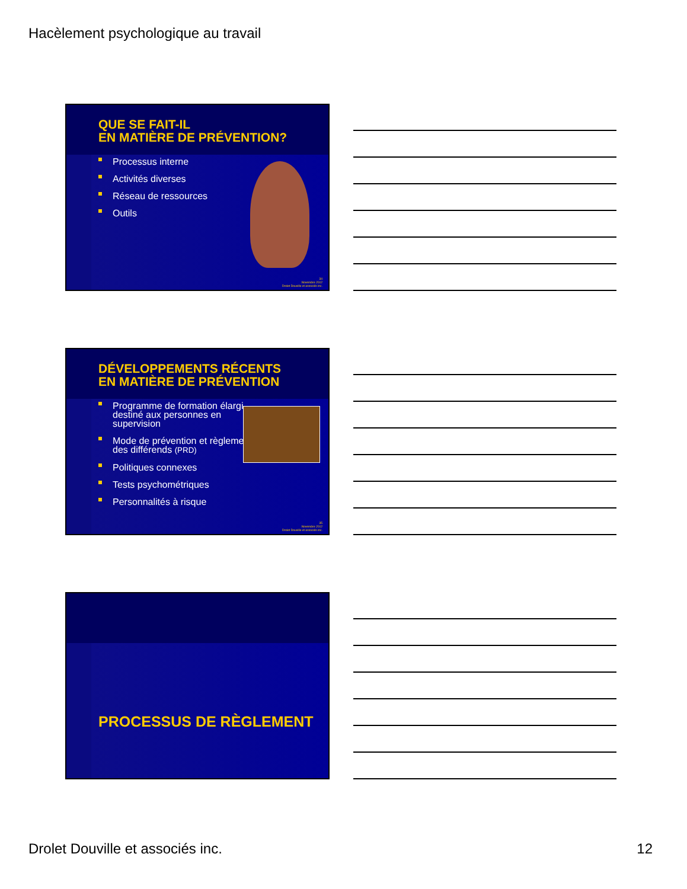Hacèlement psychologique au travail
QUE SE FAIT-IL
EN MATIÈRE DE PRÉVENTION?
Processus interne
Activités diverses
Réseau de ressources
Outils
34
Novembre 2012
Drolet Douville et associés inc.
DÉVELOPPEMENTS RÉCENTS
EN MATIÈRE DE PRÉVENTION
Programme de formation élargi destiné aux personnes en supervision
Mode de prévention et règlement des différends (PRD)
Politiques connexes
Tests psychométriques
Personnalités à risque
35
Novembre 2012
Drolet Douville et associés inc.
PROCESSUS DE RÈGLEMENT
Drolet Douville et associés inc.
12